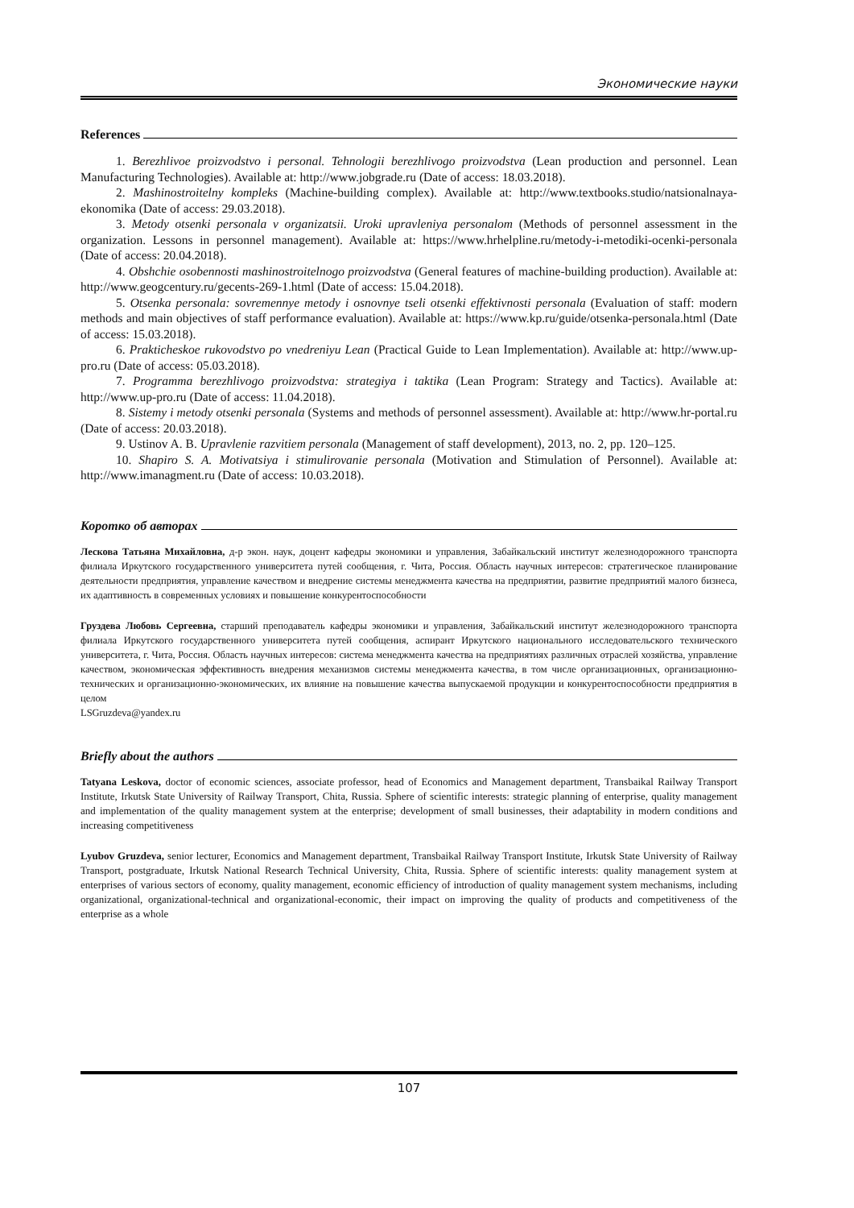Экономические науки
References
1. Berezhlivoe proizvodstvo i personal. Tehnologii berezhlivogo proizvodstva (Lean production and personnel. Lean Manufacturing Technologies). Available at: http://www.jobgrade.ru (Date of access: 18.03.2018).
2. Mashinostroitelny kompleks (Machine-building complex). Available at: http://www.textbooks.studio/natsionalnaya-ekonomika (Date of access: 29.03.2018).
3. Metody otsenki personala v organizatsii. Uroki upravleniya personalom (Methods of personnel assessment in the organization. Lessons in personnel management). Available at: https://www.hrhelpline.ru/metody-i-metodiki-ocenki-personala (Date of access: 20.04.2018).
4. Obshchie osobennosti mashinostroitelnogo proizvodstva (General features of machine-building production). Available at: http://www.geogcentury.ru/gecents-269-1.html (Date of access: 15.04.2018).
5. Otsenka personala: sovremennye metody i osnovnye tseli otsenki effektivnosti personala (Evaluation of staff: modern methods and main objectives of staff performance evaluation). Available at: https://www.kp.ru/guide/otsenka-personala.html (Date of access: 15.03.2018).
6. Prakticheskoe rukovodstvo po vnedreniyu Lean (Practical Guide to Lean Implementation). Available at: http://www.up-pro.ru (Date of access: 05.03.2018).
7. Programma berezhlivogo proizvodstva: strategiya i taktika (Lean Program: Strategy and Tactics). Available at: http://www.up-pro.ru (Date of access: 11.04.2018).
8. Sistemy i metody otsenki personala (Systems and methods of personnel assessment). Available at: http://www.hr-portal.ru (Date of access: 20.03.2018).
9. Ustinov A. B. Upravlenie razvitiem personala (Management of staff development), 2013, no. 2, pp. 120–125.
10. Shapiro S. A. Motivatsiya i stimulirovanie personala (Motivation and Stimulation of Personnel). Available at: http://www.imanagment.ru (Date of access: 10.03.2018).
Коротко об авторах
Лескова Татьяна Михайловна, д-р экон. наук, доцент кафедры экономики и управления, Забайкальский институт железнодорожного транспорта филиала Иркутского государственного университета путей сообщения, г. Чита, Россия. Область научных интересов: стратегическое планирование деятельности предприятия, управление качеством и внедрение системы менеджмента качества на предприятии, развитие предприятий малого бизнеса, их адаптивность в современных условиях и повышение конкурентоспособности
Груздева Любовь Сергеевна, старший преподаватель кафедры экономики и управления, Забайкальский институт железнодорожного транспорта филиала Иркутского государственного университета путей сообщения, аспирант Иркутского национального исследовательского технического университета, г. Чита, Россия. Область научных интересов: система менеджмента качества на предприятиях различных отраслей хозяйства, управление качеством, экономическая эффективность внедрения механизмов системы менеджмента качества, в том числе организационных, организационно-технических и организационно-экономических, их влияние на повышение качества выпускаемой продукции и конкурентоспособности предприятия в целом
LSGruzdeva@yandex.ru
Briefly about the authors
Tatyana Leskova, doctor of economic sciences, associate professor, head of Economics and Management department, Transbaikal Railway Transport Institute, Irkutsk State University of Railway Transport, Chita, Russia. Sphere of scientific interests: strategic planning of enterprise, quality management and implementation of the quality management system at the enterprise; development of small businesses, their adaptability in modern conditions and increasing competitiveness
Lyubov Gruzdeva, senior lecturer, Economics and Management department, Transbaikal Railway Transport Institute, Irkutsk State University of Railway Transport, postgraduate, Irkutsk National Research Technical University, Chita, Russia. Sphere of scientific interests: quality management system at enterprises of various sectors of economy, quality management, economic efficiency of introduction of quality management system mechanisms, including organizational, organizational-technical and organizational-economic, their impact on improving the quality of products and competitiveness of the enterprise as a whole
107